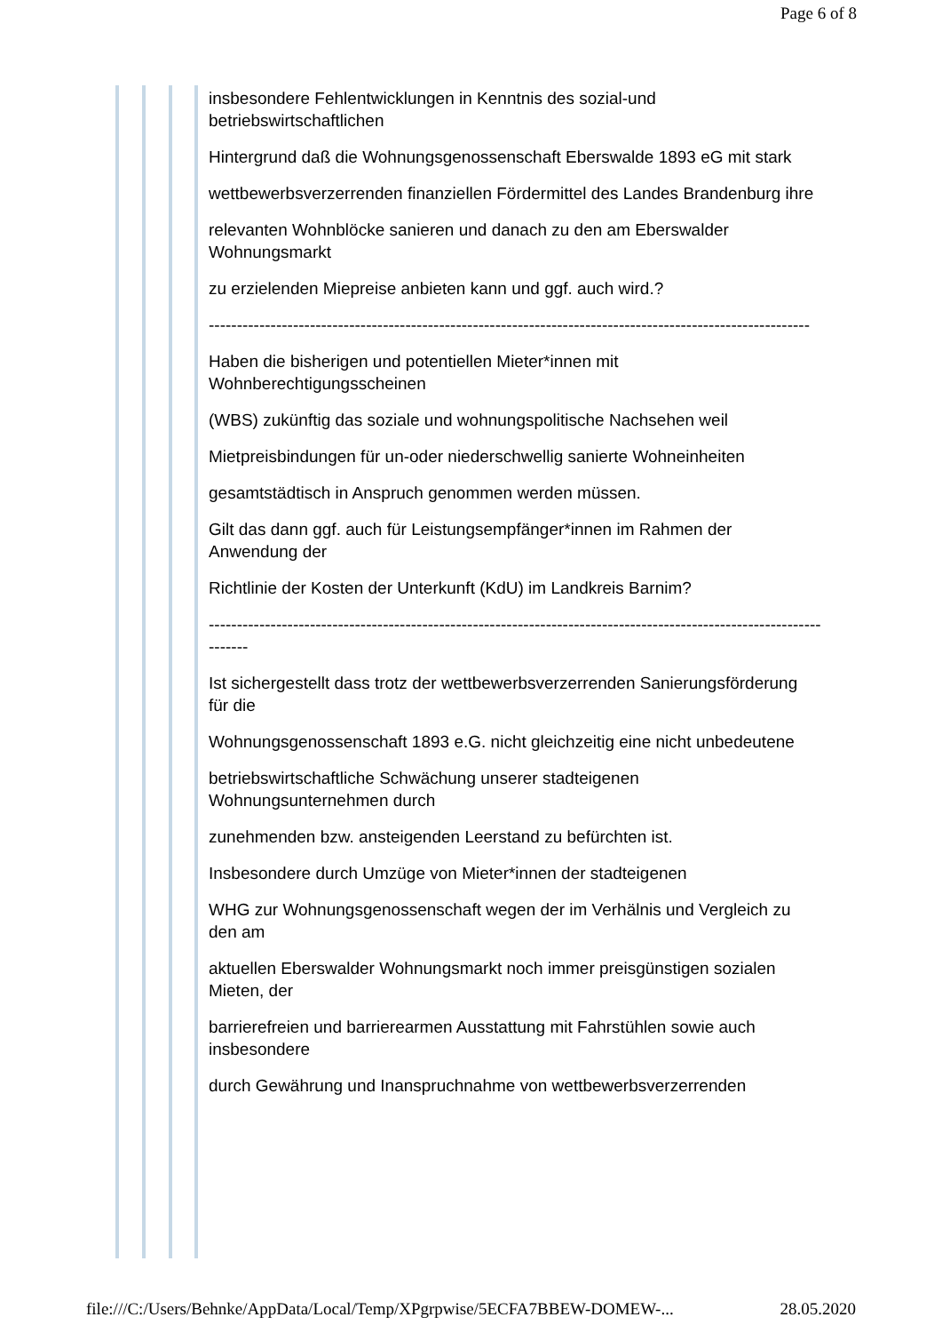Page 6 of 8
insbesondere Fehlentwicklungen in Kenntnis des sozial-und betriebswirtschaftlichen
Hintergrund daß die Wohnungsgenossenschaft Eberswalde 1893 eG mit stark
wettbewerbsverzerrenden finanziellen Fördermittel des Landes Brandenburg ihre
relevanten Wohnblöcke sanieren und danach zu den am Eberswalder Wohnungsmarkt
zu erzielenden Miepreise anbieten kann und ggf. auch wird.?
-----------------------------------------------------------------------------------------------------------
Haben die bisherigen und potentiellen Mieter*innen mit Wohnberechtigungsscheinen
(WBS) zukünftig das soziale und wohnungspolitische Nachsehen weil
Mietpreisbindungen für un-oder niederschwellig sanierte Wohneinheiten
gesamtstädtisch in Anspruch genommen werden müssen.
Gilt das dann ggf. auch für Leistungsempfänger*innen im Rahmen der Anwendung der
Richtlinie der Kosten der Unterkunft (KdU) im Landkreis Barnim?
--------------------------------------------------------------------------------------------------------------------
Ist sichergestellt dass trotz der wettbewerbsverzerrenden Sanierungsförderung für die
Wohnungsgenossenschaft 1893 e.G. nicht gleichzeitig eine nicht unbedeutene
betriebswirtschaftliche Schwächung unserer stadteigenen Wohnungsunternehmen durch
zunehmenden bzw. ansteigenden Leerstand zu befürchten ist.
Insbesondere durch Umzüge von Mieter*innen der stadteigenen
WHG zur Wohnungsgenossenschaft wegen der im Verhälnis und Vergleich zu den am
aktuellen Eberswalder Wohnungsmarkt noch immer preisgünstigen sozialen Mieten, der
barrierefreien und barrierearmen Ausstattung mit Fahrstühlen sowie auch insbesondere
durch Gewährung und Inanspruchnahme von wettbewerbsverzerrenden
file:///C:/Users/Behnke/AppData/Local/Temp/XPgrpwise/5ECFA7BBEW-DOMEW-... 28.05.2020